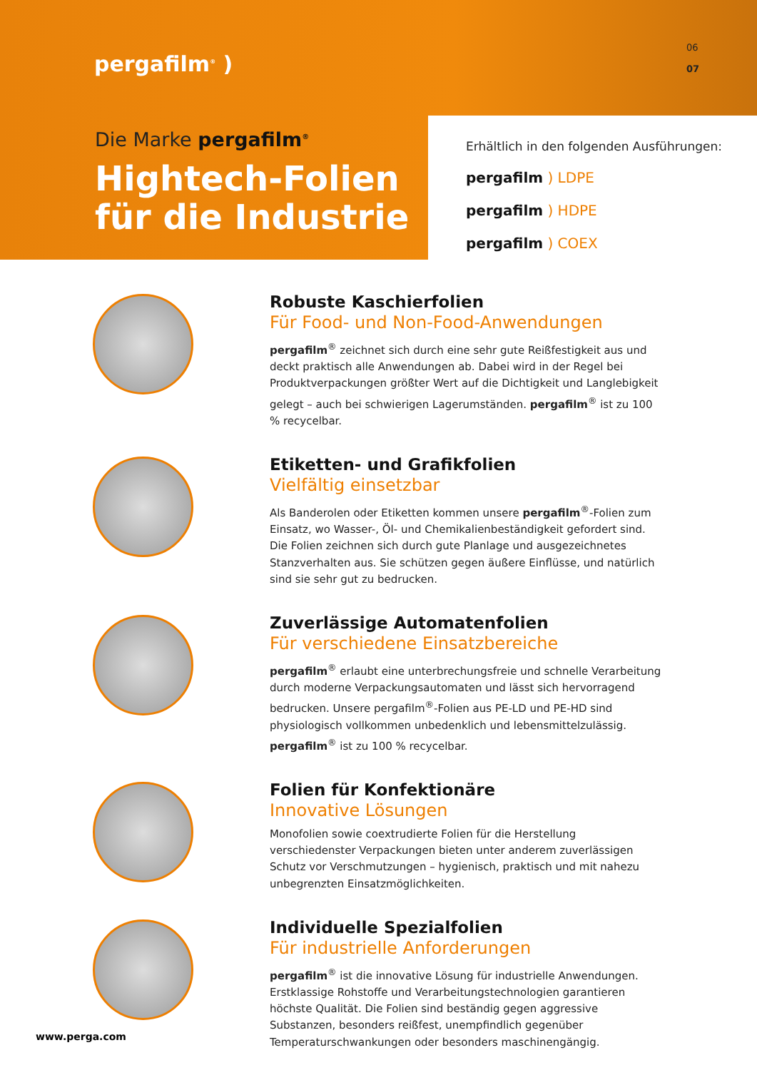pergafilm<sup>®</sup> )
06
07
Die Marke pergafilm<sup>®</sup>
Hightech-Folien
für die Industrie
Erhältlich in den folgenden Ausführungen:
pergafilm ) LDPE pergafilm ) HDPE
pergafilm ) COEX
Robuste Kaschierfolien
Für Food- und Non-Food-Anwendungen
pergafilm<sup>®</sup> zeichnet sich durch eine sehr gute Reißfestigkeit aus und deckt praktisch alle Anwendungen ab. Dabei wird in der Regel bei Produktverpackungen größter Wert auf die Dichtigkeit und Langlebigkeit gelegt – auch bei schwierigen Lagerumständen. pergafilm<sup>®</sup> ist zu 100 % recycelbar.
Etiketten- und Grafikfolien
Vielfältig einsetzbar
Als Banderolen oder Etiketten kommen unsere pergafilm<sup>®</sup>-Folien zum Einsatz, wo Wasser-, Öl- und Chemikalienbeständigkeit gefordert sind. Die Folien zeichnen sich durch gute Planlage und ausgezeichnetes Stanzverhalten aus. Sie schützen gegen äußere Einflüsse, und natürlich sind sie sehr gut zu bedrucken.
Zuverlässige Automatenfolien
Für verschiedene Einsatzbereiche
pergafilm<sup>®</sup> erlaubt eine unterbrechungsfreie und schnelle Verarbeitung durch moderne Verpackungsautomaten und lässt sich hervorragend bedrucken. Unsere pergafilm<sup>®</sup>-Folien aus PE-LD und PE-HD sind physiologisch vollkommen unbedenklich und lebensmittelzulässig. pergafilm<sup>®</sup> ist zu 100 % recycelbar.
Folien für Konfektionäre
Innovative Lösungen
Monofolien sowie coextrudierte Folien für die Herstellung verschiedenster Verpackungen bieten unter anderem zuverlässigen Schutz vor Verschmutzungen – hygienisch, praktisch und mit nahezu unbegrenzten Einsatzmöglichkeiten.
Individuelle Spezialfolien
Für industrielle Anforderungen
pergafilm<sup>®</sup> ist die innovative Lösung für industrielle Anwendungen. Erstklassige Rohstoffe und Verarbeitungstechnologien garantieren höchste Qualität. Die Folien sind beständig gegen aggressive Substanzen, besonders reißfest, unempfindlich gegenüber Temperaturschwankungen oder besonders maschinengängig.
www.perga.com